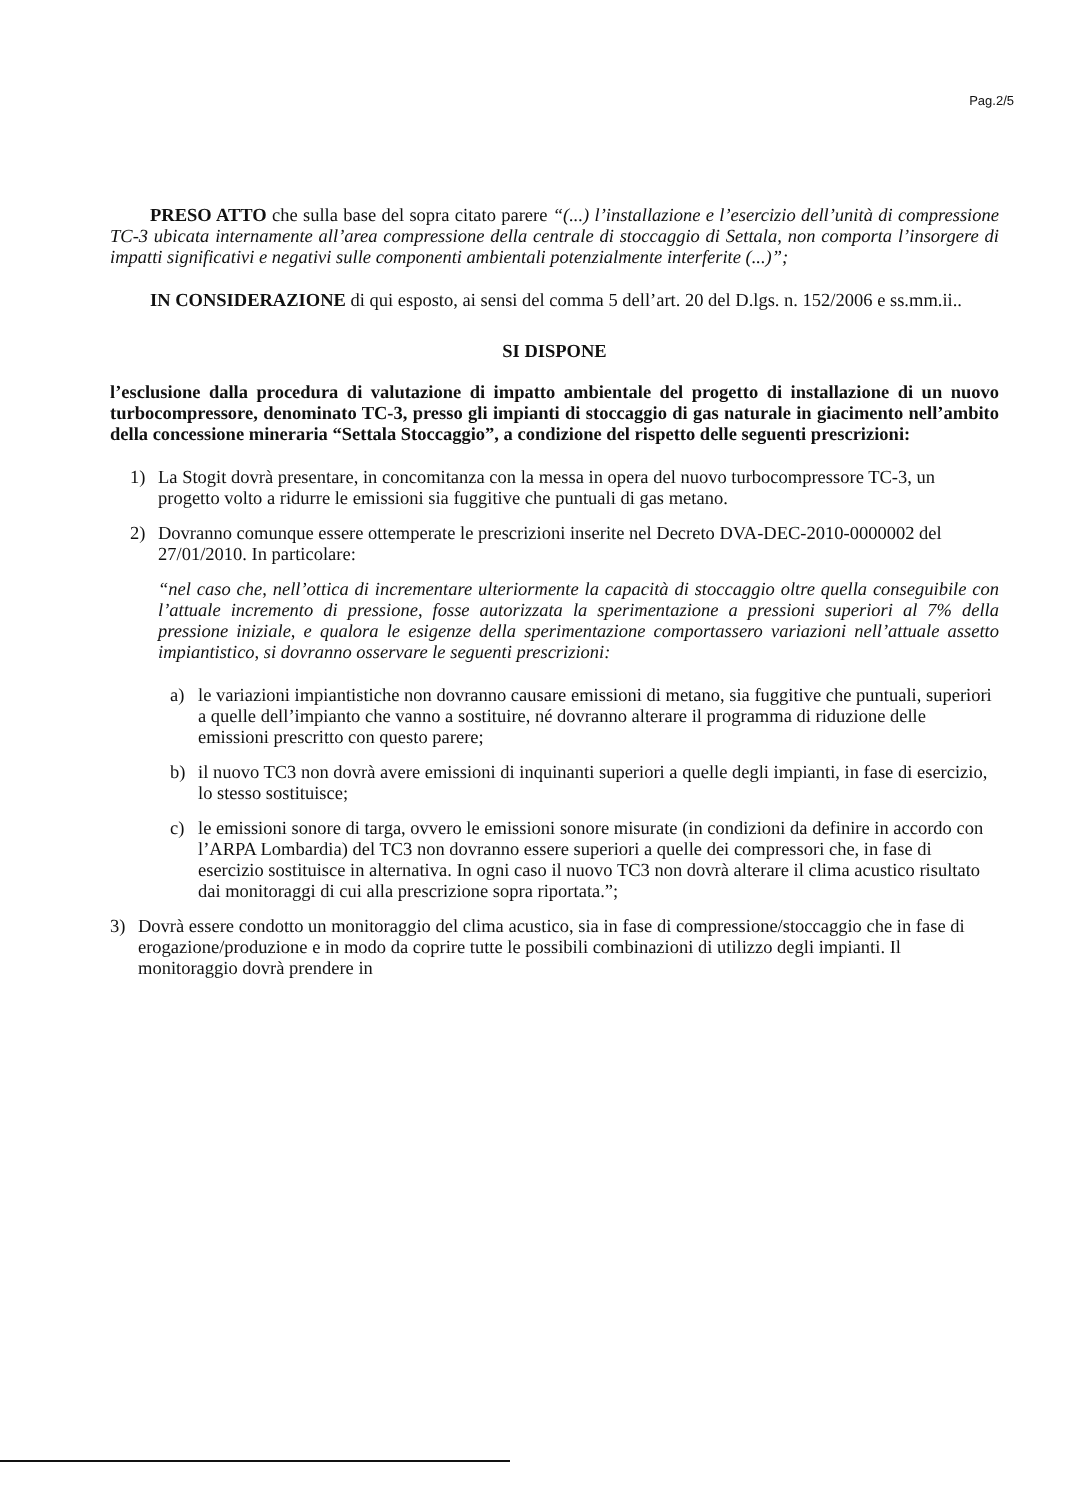Pag.2/5
PRESO ATTO che sulla base del sopra citato parere “(...) l’installazione e l’esercizio dell’unità di compressione TC-3 ubicata internamente all’area compressione della centrale di stoccaggio di Settala, non comporta l’insorgere di impatti significativi e negativi sulle componenti ambientali potenzialmente interferite (...)”;
IN CONSIDERAZIONE di qui esposto, ai sensi del comma 5 dell’art. 20 del D.lgs. n. 152/2006 e ss.mm.ii..
SI DISPONE
l’esclusione dalla procedura di valutazione di impatto ambientale del progetto di installazione di un nuovo turbocompressore, denominato TC-3, presso gli impianti di stoccaggio di gas naturale in giacimento nell’ambito della concessione mineraria “Settala Stoccaggio”, a condizione del rispetto delle seguenti prescrizioni:
1) La Stogit dovrà presentare, in concomitanza con la messa in opera del nuovo turbocompressore TC-3, un progetto volto a ridurre le emissioni sia fuggitive che puntuali di gas metano.
2) Dovranno comunque essere ottemperate le prescrizioni inserite nel Decreto DVA-DEC-2010-0000002 del 27/01/2010. In particolare:
“nel caso che, nell’ottica di incrementare ulteriormente la capacità di stoccaggio oltre quella conseguibile con l’attuale incremento di pressione, fosse autorizzata la sperimentazione a pressioni superiori al 7% della pressione iniziale, e qualora le esigenze della sperimentazione comportassero variazioni nell’attuale assetto impiantistico, si dovranno osservare le seguenti prescrizioni:
a) le variazioni impiantistiche non dovranno causare emissioni di metano, sia fuggitive che puntuali, superiori a quelle dell’impianto che vanno a sostituire, né dovranno alterare il programma di riduzione delle emissioni prescritto con questo parere;
b) il nuovo TC3 non dovrà avere emissioni di inquinanti superiori a quelle degli impianti, in fase di esercizio, lo stesso sostituisce;
c) le emissioni sonore di targa, ovvero le emissioni sonore misurate (in condizioni da definire in accordo con l’ARPA Lombardia) del TC3 non dovranno essere superiori a quelle dei compressori che, in fase di esercizio sostituisce in alternativa. In ogni caso il nuovo TC3 non dovrà alterare il clima acustico risultato dai monitoraggi di cui alla prescrizione sopra riportata.”;
3) Dovrà essere condotto un monitoraggio del clima acustico, sia in fase di compressione/stoccaggio che in fase di erogazione/produzione e in modo da coprire tutte le possibili combinazioni di utilizzo degli impianti. Il monitoraggio dovrà prendere in